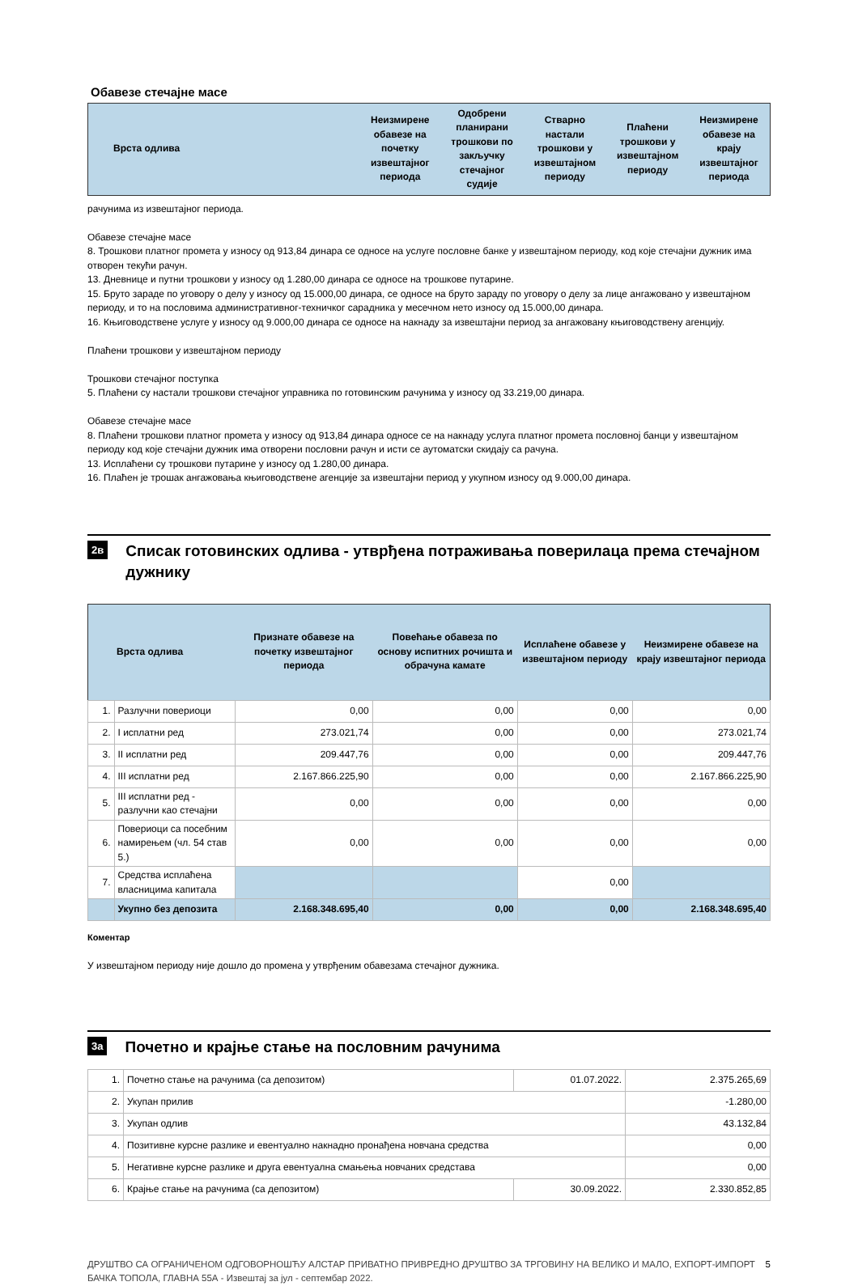Обавезе стечајне масе
| | Врста одлива | Неизмирене обавезе на почетку извештајног периода | Одобрени планирани трошкови по закључку стечајног судије | Стварно настали трошкови у извештајном периоду | Плаћени трошкови у извештајном периоду | Неизмирене обавезе на крају извештајног периода |
| --- | --- | --- | --- | --- | --- | --- |
рачунима из извештајног периода.
Обавезе стечајне масе
8. Трошкови платног промета у износу од 913,84 динара се односе на услуге пословне банке у извештајном периоду, код које стечајни дужник има отворен текући рачун.
13. Дневнице и путни трошкови у износу од 1.280,00 динара се односе на трошкове путарине.
15. Бруто зараде по уговору о делу у износу од 15.000,00 динара, се односе на бруто зараду по уговору о делу за лице ангажовано у извештајном периоду, и то на пословима административног-техничког сарадника у месечном нето износу од 15.000,00 динара.
16. Књиговодствене услуге у износу од 9.000,00 динара се односе на накнаду за извештајни период за ангажовану књиговодствену агенцију.
Плаћени трошкови у извештајном периоду
Трошкови стечајног поступка
5. Плаћени су настали трошкови стечајног управника по готовинским рачунима у износу од 33.219,00 динара.
Обавезе стечајне масе
8. Плаћени трошкови платног промета у износу од 913,84 динара односе се на накнаду услуга платног промета пословној банци у извештајном периоду код које стечајни дужник има отворени пословни рачун и исти се аутоматски скидају са рачуна.
13. Исплаћени су трошкови путарине у износу од 1.280,00 динара.
16. Плаћен је трошак ангажовања књиговодствене агенције за извештајни период у укупном износу од 9.000,00 динара.
2в
Списак готовинских одлива - утврђена потраживања поверилаца према стечајном дужнику
| | Врста одлива | Признате обавезе на почетку извештајног периода | Повећање обавеза по основу испитних рочишта и обрачуна камате | Исплаћене обавезе у извештајном периоду | Неизмирене обавезе на крају извештајног периода |
| --- | --- | --- | --- | --- | --- |
| 1. | Разлучни повериоци | 0,00 | 0,00 | 0,00 | 0,00 |
| 2. | I исплатни ред | 273.021,74 | 0,00 | 0,00 | 273.021,74 |
| 3. | II исплатни ред | 209.447,76 | 0,00 | 0,00 | 209.447,76 |
| 4. | III исплатни ред | 2.167.866.225,90 | 0,00 | 0,00 | 2.167.866.225,90 |
| 5. | III исплатни ред - разлучни као стечајни | 0,00 | 0,00 | 0,00 | 0,00 |
| 6. | Повериоци са посебним намирењем (чл. 54 став 5.) | 0,00 | 0,00 | 0,00 | 0,00 |
| 7. | Средства исплаћена власницима капитала | | | 0,00 | |
| | Укупно без депозита | 2.168.348.695,40 | 0,00 | 0,00 | 2.168.348.695,40 |
Коментар
У извештајном периоду није дошло до промена у утврђеним обавезама стечајног дужника.
3а
Почетно и крајње стање на пословним рачунима
| 1. | Почетно стање на рачунима (са депозитом) | 01.07.2022. | 2.375.265,69 |
| 2. | Укупан прилив | | -1.280,00 |
| 3. | Укупан одлив | | 43.132,84 |
| 4. | Позитивне курсне разлике и евентуално накнадно пронађена новчана средства | | 0,00 |
| 5. | Негативне курсне разлике и друга евентуална смањења новчаних средстава | | 0,00 |
| 6. | Крајње стање на рачунима (са депозитом) | 30.09.2022. | 2.330.852,85 |
ДРУШТВО СА ОГРАНИЧЕНОМ ОДГОВОРНОШЋУ АЛСТАР ПРИВАТНО ПРИВРЕДНО ДРУШТВО ЗА ТРГОВИНУ НА ВЕЛИКО И МАЛО, ЕХПОРТ-ИМПОРТ БАЧКА ТОПОЛА, ГЛАВНА 55А - Извештај за јул - септембар 2022. 5